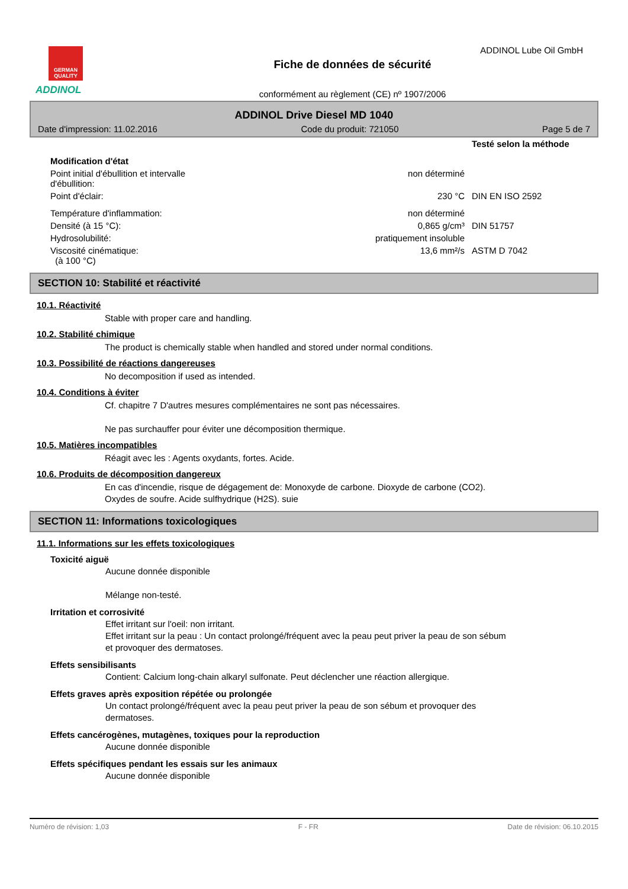GERMAN
QUALITY
ADDINOL
Fiche de données de sécurité
conformément au règlement (CE) nº 1907/2006
ADDINOL Lube Oil GmbH
ADDINOL Drive Diesel MD 1040
Date d'impression: 11.02.2016 Code du produit: 721050 Page 5 de 7
| | | Testé selon la méthode |
| Modification d'état | | |
| Point initial d'ébullition et intervalle d'ébullition: | non déterminé | |
| Point d'éclair: | 230 °C | DIN EN ISO 2592 |
| Température d'inflammation: | non déterminé | |
| Densité (à 15 °C): | 0,865 g/cm³ | DIN 51757 |
| Hydrosolubilité: | pratiquement insoluble | |
| Viscosité cinématique: (à 100 °C) | 13,6 mm²/s | ASTM D 7042 |
SECTION 10: Stabilité et réactivité
10.1. Réactivité
Stable with proper care and handling.
10.2. Stabilité chimique
The product is chemically stable when handled and stored under normal conditions.
10.3. Possibilité de réactions dangereuses
No decomposition if used as intended.
10.4. Conditions à éviter
Cf. chapitre 7 D'autres mesures complémentaires ne sont pas nécessaires.
Ne pas surchauffer pour éviter une décomposition thermique.
10.5. Matières incompatibles
Réagit avec les : Agents oxydants, fortes. Acide.
10.6. Produits de décomposition dangereux
En cas d'incendie, risque de dégagement de: Monoxyde de carbone. Dioxyde de carbone (CO2).
Oxydes de soufre. Acide sulfhydrique (H2S). suie
SECTION 11: Informations toxicologiques
11.1. Informations sur les effets toxicologiques
Toxicité aiguë
Aucune donnée disponible
Mélange non-testé.
Irritation et corrosivité
Effet irritant sur l'oeil: non irritant.
Effet irritant sur la peau : Un contact prolongé/fréquent avec la peau peut priver la peau de son sébum
et provoquer des dermatoses.
Effets sensibilisants
Contient: Calcium long-chain alkaryl sulfonate. Peut déclencher une réaction allergique.
Effets graves après exposition répétée ou prolongée
Un contact prolongé/fréquent avec la peau peut priver la peau de son sébum et provoquer des
dermatoses.
Effets cancérogènes, mutagènes, toxiques pour la reproduction
Aucune donnée disponible
Effets spécifiques pendant les essais sur les animaux
Aucune donnée disponible
Numéro de révision: 1,03 F - FR Date de révision: 06.10.2015